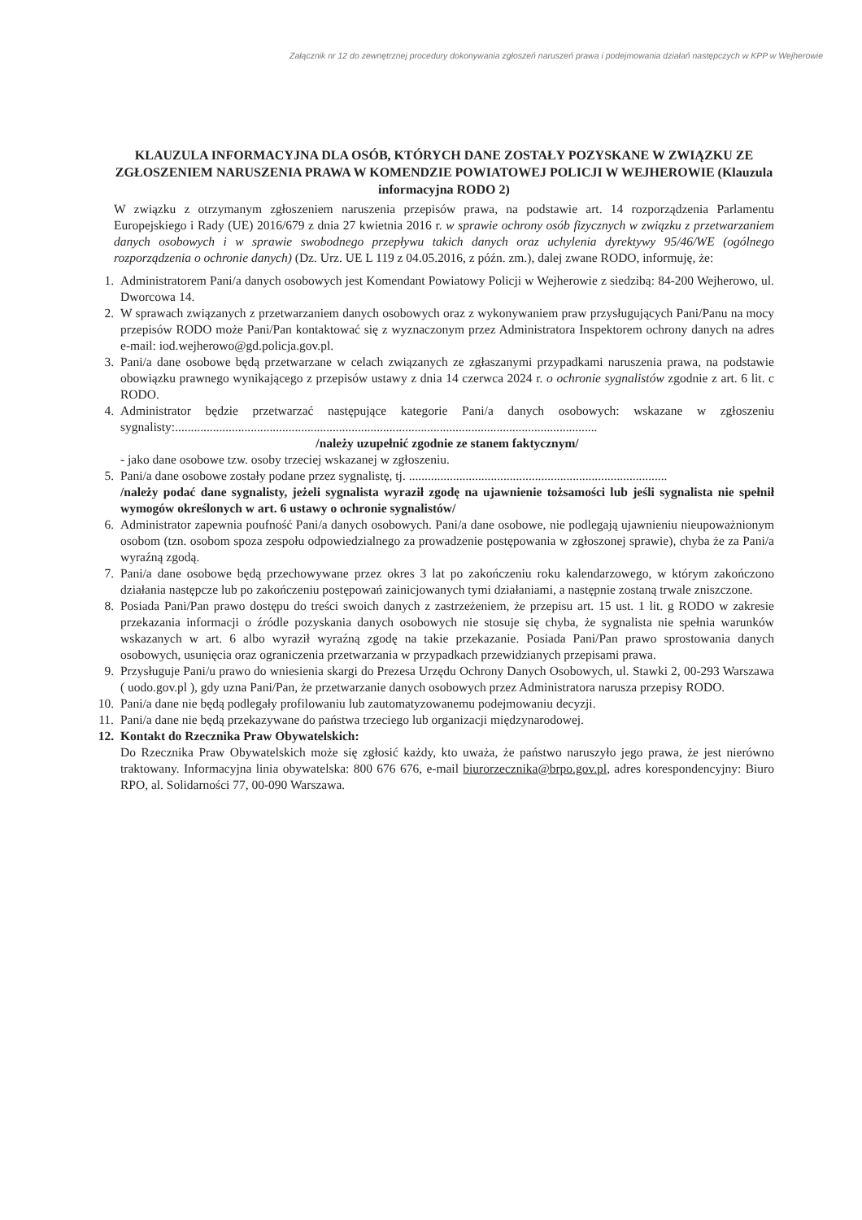Załącznik nr 12 do zewnętrznej procedury dokonywania zgłoszeń naruszeń prawa i podejmowania działań następczych w KPP w Wejherowie
KLAUZULA INFORMACYJNA DLA OSÓB, KTÓRYCH DANE ZOSTAŁY POZYSKANE W ZWIĄZKU ZE ZGŁOSZENIEM NARUSZENIA PRAWA W KOMENDZIE POWIATOWEJ POLICJI W WEJHEROWIE (Klauzula informacyjna RODO 2)
W związku z otrzymanym zgłoszeniem naruszenia przepisów prawa, na podstawie art. 14 rozporządzenia Parlamentu Europejskiego i Rady (UE) 2016/679 z dnia 27 kwietnia 2016 r. w sprawie ochrony osób fizycznych w związku z przetwarzaniem danych osobowych i w sprawie swobodnego przepływu takich danych oraz uchylenia dyrektywy 95/46/WE (ogólnego rozporządzenia o ochronie danych) (Dz. Urz. UE L 119 z 04.05.2016, z późn. zm.), dalej zwane RODO, informuję, że:
1. Administratorem Pani/a danych osobowych jest Komendant Powiatowy Policji w Wejherowie z siedzibą: 84-200 Wejherowo, ul. Dworcowa 14.
2. W sprawach związanych z przetwarzaniem danych osobowych oraz z wykonywaniem praw przysługujących Pani/Panu na mocy przepisów RODO może Pani/Pan kontaktować się z wyznaczonym przez Administratora Inspektorem ochrony danych na adres e-mail: iod.wejherowo@gd.policja.gov.pl.
3. Pani/a dane osobowe będą przetwarzane w celach związanych ze zgłaszanymi przypadkami naruszenia prawa, na podstawie obowiązku prawnego wynikającego z przepisów ustawy z dnia 14 czerwca 2024 r. o ochronie sygnalistów zgodnie z art. 6 lit. c RODO.
4. Administrator będzie przetwarzać następujące kategorie Pani/a danych osobowych: wskazane w zgłoszeniu sygnalisty:......................................................................................................................................
/należy uzupełnić zgodnie ze stanem faktycznym/
- jako dane osobowe tzw. osoby trzeciej wskazanej w zgłoszeniu.
5. Pani/a dane osobowe zostały podane przez sygnalistę, tj. ..................................................................................
/należy podać dane sygnalisty, jeżeli sygnalista wyraził zgodę na ujawnienie tożsamości lub jeśli sygnalista nie spełnił wymogów określonych w art. 6 ustawy o ochronie sygnalistów/
6. Administrator zapewnia poufność Pani/a danych osobowych. Pani/a dane osobowe, nie podlegają ujawnieniu nieupoważnionym osobom (tzn. osobom spoza zespołu odpowiedzialnego za prowadzenie postępowania w zgłoszonej sprawie), chyba że za Pani/a wyraźną zgodą.
7. Pani/a dane osobowe będą przechowywane przez okres 3 lat po zakończeniu roku kalendarzowego, w którym zakończono działania następcze lub po zakończeniu postępowań zainicjowanych tymi działaniami, a następnie zostaną trwale zniszczone.
8. Posiada Pani/Pan prawo dostępu do treści swoich danych z zastrzeżeniem, że przepisu art. 15 ust. 1 lit. g RODO w zakresie przekazania informacji o źródle pozyskania danych osobowych nie stosuje się chyba, że sygnalista nie spełnia warunków wskazanych w art. 6 albo wyraził wyraźną zgodę na takie przekazanie. Posiada Pani/Pan prawo sprostowania danych osobowych, usunięcia oraz ograniczenia przetwarzania w przypadkach przewidzianych przepisami prawa.
9. Przysługuje Pani/u prawo do wniesienia skargi do Prezesa Urzędu Ochrony Danych Osobowych, ul. Stawki 2, 00-293 Warszawa ( uodo.gov.pl ), gdy uzna Pani/Pan, że przetwarzanie danych osobowych przez Administratora narusza przepisy RODO.
10. Pani/a dane nie będą podlegały profilowaniu lub zautomatyzowanemu podejmowaniu decyzji.
11. Pani/a dane nie będą przekazywane do państwa trzeciego lub organizacji międzynarodowej.
12. Kontakt do Rzecznika Praw Obywatelskich:
Do Rzecznika Praw Obywatelskich może się zgłosić każdy, kto uważa, że państwo naruszyło jego prawa, że jest nierówno traktowany. Informacyjna linia obywatelska: 800 676 676, e-mail biurorzecznika@brpo.gov.pl, adres korespondencyjny: Biuro RPO, al. Solidarności 77, 00-090 Warszawa.